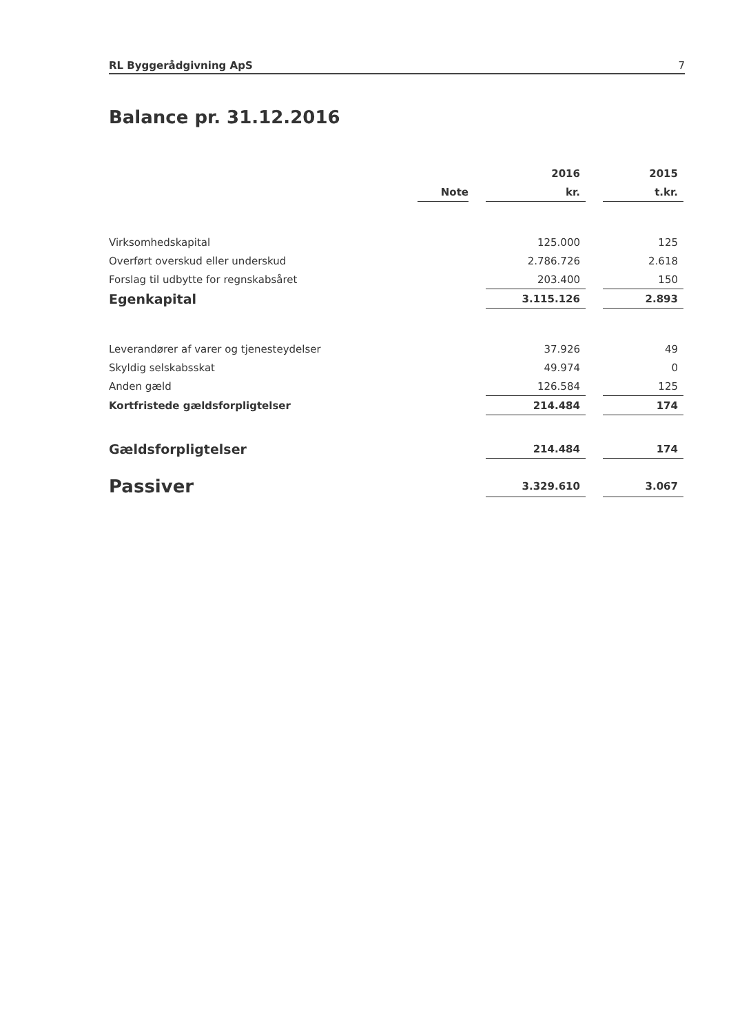RL Byggerådgivning ApS 7
Balance pr. 31.12.2016
| | | | 2016 | | 2015 |
| --- | --- | --- | --- | --- | --- |
| | Note | | kr. | | t.kr. |
| Virksomhedskapital | | | 125.000 | | 125 |
| Overført overskud eller underskud | | | 2.786.726 | | 2.618 |
| Forslag til udbytte for regnskabsåret | | | 203.400 | | 150 |
| Egenkapital | | | 3.115.126 | | 2.893 |
| Leverandører af varer og tjenesteydelser | | | 37.926 | | 49 |
| Skyldig selskabsskat | | | 49.974 | | 0 |
| Anden gæld | | | 126.584 | | 125 |
| Kortfristede gældsforpligtelser | | | 214.484 | | 174 |
| Gældsforpligtelser | | | 214.484 | | 174 |
| Passiver | | | 3.329.610 | | 3.067 |